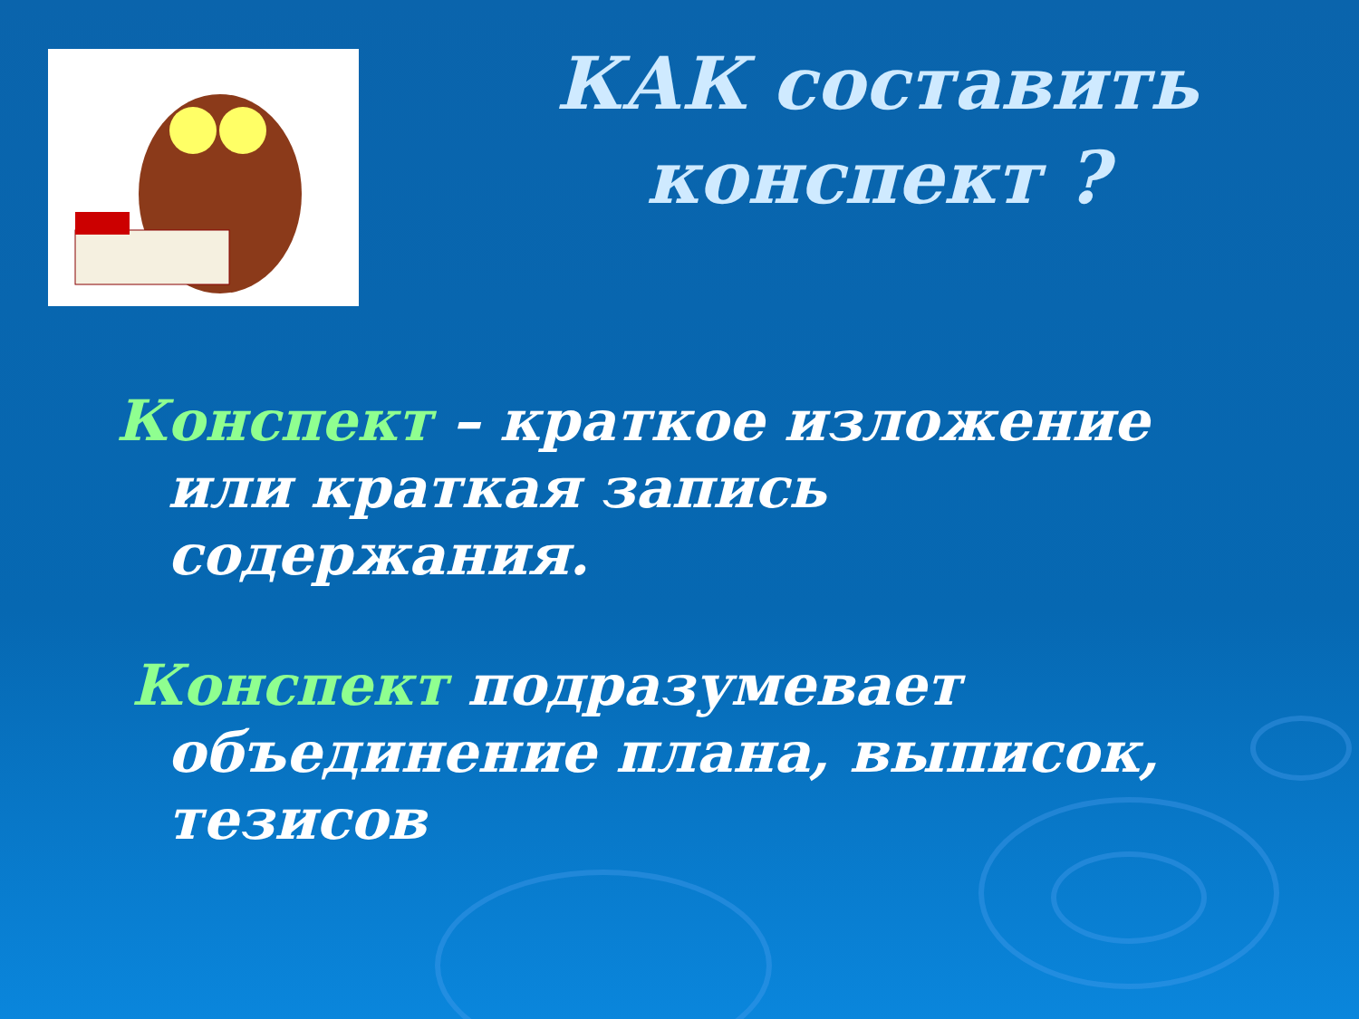КАК составить
конспект ?
Конспект – краткое изложение или краткая запись содержания.
Конспект подразумевает объединение плана, выписок, тезисов